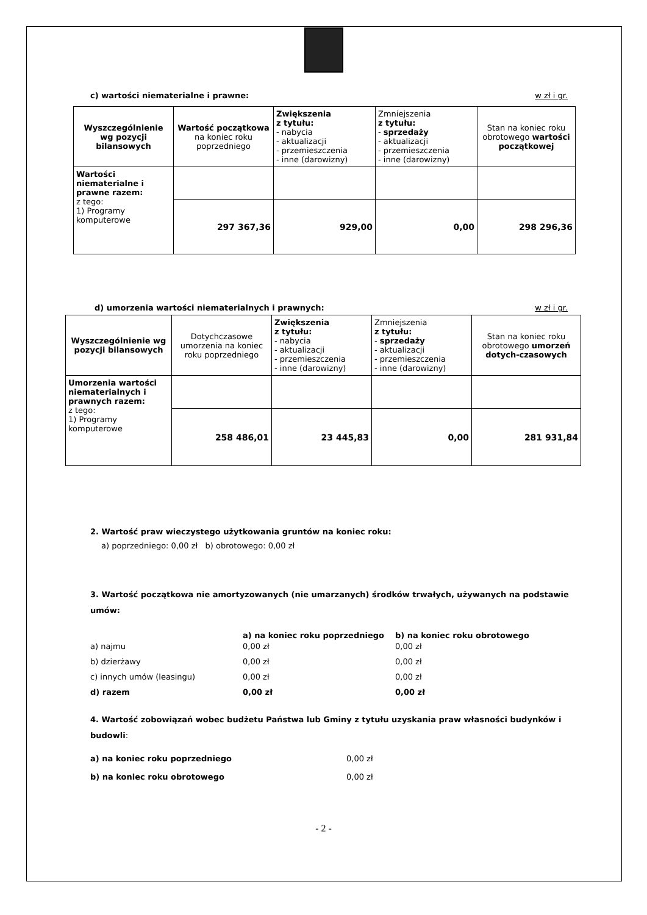c) wartości niematerialne i prawne: w zł i gr.
| Wyszczególnienie wg pozycji bilansowych | Wartość początkowa na koniec roku poprzedniego | Zwiększenia z tytułu: - nabycia - aktualizacji - przemieszczenia - inne (darowizny) | Zmniejszenia z tytułu: - sprzedaży - aktualizacji - przemieszczenia - inne (darowizny) | Stan na koniec roku obrotowego wartości początkowej |
| --- | --- | --- | --- | --- |
| Wartości niematerialne i prawne razem: z tego: 1) Programy komputerowe | | | | |
| | 297 367,36 | 929,00 | 0,00 | 298 296,36 |
d) umorzenia wartości niematerialnych i prawnych: w zł i gr.
| Wyszczególnienie wg pozycji bilansowych | Dotychczasowe umorzenia na koniec roku poprzedniego | Zwiększenia z tytułu: - nabycia - aktualizacji - przemieszczenia - inne (darowizny) | Zmniejszenia z tytułu: - sprzedaży - aktualizacji - przemieszczenia - inne (darowizny) | Stan na koniec roku obrotowego umorzeń dotych-czasowych |
| --- | --- | --- | --- | --- |
| Umorzenia wartości niematerialnych i prawnych razem: z tego: 1) Programy komputerowe | | | | |
| | 258 486,01 | 23 445,83 | 0,00 | 281 931,84 |
2. Wartość praw wieczystego użytkowania gruntów na koniec roku:
a) poprzedniego: 0,00 zł b) obrotowego: 0,00 zł
3. Wartość początkowa nie amortyzowanych (nie umarzanych) środków trwałych, używanych na podstawie umów:
a) na koniec roku poprzedniego b) na koniec roku obrotowego
a) najmu 0,00 zł 0,00 zł
b) dzierżawy 0,00 zł 0,00 zł
c) innych umów (leasingu) 0,00 zł 0,00 zł
d) razem 0,00 zł 0,00 zł
4. Wartość zobowiązań wobec budżetu Państwa lub Gminy z tytułu uzyskania praw własności budynków i budowli:
a) na koniec roku poprzedniego 0,00 zł
b) na koniec roku obrotowego 0,00 zł
- 2 -